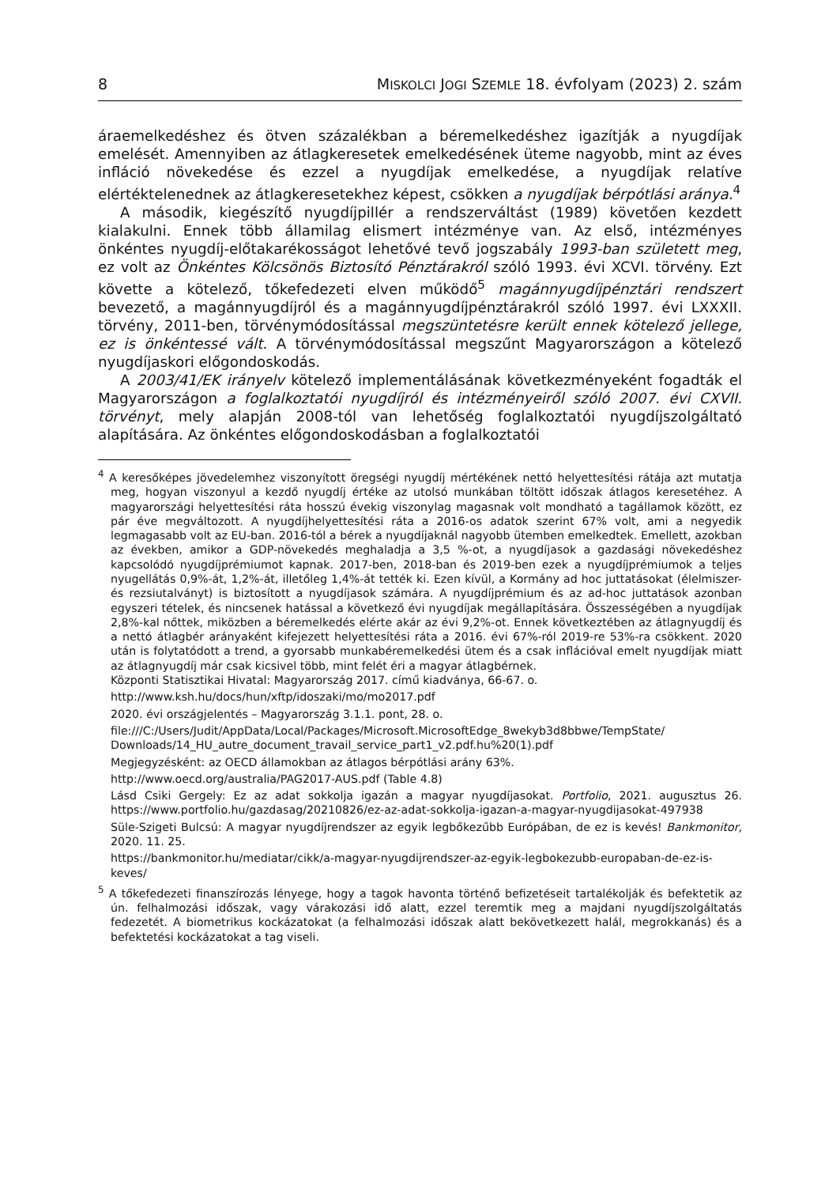8 MISKOLCI JOGI SZEMLE 18. évfolyam (2023) 2. szám
áraemelkedéshez és ötven százalékban a béremelkedéshez igazítják a nyugdíjak emelését. Amennyiben az átlagkeresetek emelkedésének üteme nagyobb, mint az éves infláció növekedése és ezzel a nyugdíjak emelkedése, a nyugdíjak relatíve elértéktelenednek az átlagkeresetekhez képest, csökken a nyugdíjak bérpótlási aránya.<sup>4</sup>
A második, kiegészítő nyugdíjpillér a rendszerváltást (1989) követően kezdett kialakulni. Ennek több államilag elismert intézménye van. Az első, intézményes önkéntes nyugdíj-előtakarékosságot lehetővé tevő jogszabály 1993-ban született meg, ez volt az Önkéntes Kölcsönös Biztosító Pénztárakról szóló 1993. évi XCVI. törvény. Ezt követte a kötelező, tőkefedezeti elven működő<sup>5</sup> magánnyugdíjpénztári rendszert bevezető, a magánnyugdíjról és a magánnyugdíjpénztárakról szóló 1997. évi LXXXII. törvény, 2011-ben, törvénymódosítással megszüntetésre került ennek kötelező jellege, ez is önkéntessé vált. A törvénymódosítással megszűnt Magyarországon a kötelező nyugdíjaskori előgondoskodás.
A 2003/41/EK irányelv kötelező implementálásának következményeként fogadták el Magyarországon a foglalkoztatói nyugdíjról és intézményeiről szóló 2007. évi CXVII. törvényt, mely alapján 2008-tól van lehetőség foglalkoztatói nyugdíjszolgáltató alapítására. Az önkéntes előgondoskodásban a foglalkoztatói
<sup>4</sup> A keresőképes jövedelemhez viszonyított öregségi nyugdíj mértékének nettó helyettesítési rátája azt mutatja meg, hogyan viszonyul a kezdő nyugdíj értéke az utolsó munkában töltött időszak átlagos keresetéhez. A magyarországi helyettesítési ráta hosszú évekig viszonylag magasnak volt mondható a tagállamok között, ez pár éve megváltozott. A nyugdíjhelyettesítési ráta a 2016-os adatok szerint 67% volt, ami a negyedik legmagasabb volt az EU-ban. 2016-tól a bérek a nyugdíjaknál nagyobb ütemben emelkedtek. Emellett, azokban az években, amikor a GDP-növekedés meghaladja a 3,5 %-ot, a nyugdíjasok a gazdasági növekedéshez kapcsolódó nyugdíjprémiumot kapnak. 2017-ben, 2018-ban és 2019-ben ezek a nyugdíjprémiumok a teljes nyugellátás 0,9%-át, 1,2%-át, illetőleg 1,4%-át tették ki. Ezen kívül, a Kormány ad hoc juttatásokat (élelmiszer- és rezsiutalványt) is biztosított a nyugdíjasok számára. A nyugdíjprémium és az ad-hoc juttatások azonban egyszeri tételek, és nincsenek hatással a következő évi nyugdíjak megállapítására. Összességében a nyugdíjak 2,8%-kal nőttek, miközben a béremelkedés elérte akár az évi 9,2%-ot. Ennek következtében az átlagnyugdíj és a nettó átlagbér arányaként kifejezett helyettesítési ráta a 2016. évi 67%-ról 2019-re 53%-ra csökkent. 2020 után is folytatódott a trend, a gyorsabb munkabéremelkedési ütem és a csak inflációval emelt nyugdíjak miatt az átlagnyugdíj már csak kicsivel több, mint felét éri a magyar átlagbérnek.
Központi Statisztikai Hivatal: Magyarország 2017. című kiadványa, 66-67. o.
http://www.ksh.hu/docs/hun/xftp/idoszaki/mo/mo2017.pdf
2020. évi országjelentés – Magyarország 3.1.1. pont, 28. o.
file:///C:/Users/Judit/AppData/Local/Packages/Microsoft.MicrosoftEdge_8wekyb3d8bbwe/TempState/ Downloads/14_HU_autre_document_travail_service_part1_v2.pdf.hu%20(1).pdf
Megjegyzésként: az OECD államokban az átlagos bérpótlási arány 63%.
http://www.oecd.org/australia/PAG2017-AUS.pdf (Table 4.8)
Lásd Csiki Gergely: Ez az adat sokkolja igazán a magyar nyugdíjasokat. Portfolio, 2021. augusztus 26. https://www.portfolio.hu/gazdasag/20210826/ez-az-adat-sokkolja-igazan-a-magyar-nyugdijasokat-497938
Süle-Szigeti Bulcsú: A magyar nyugdíjrendszer az egyik legbőkezűbb Európában, de ez is kevés! Bankmonitor, 2020. 11. 25.
https://bankmonitor.hu/mediatar/cikk/a-magyar-nyugdijrendszer-az-egyik-legbokezubb-europaban-de-ez-is-keves/
<sup>5</sup> A tőkefedezeti finanszírozás lényege, hogy a tagok havonta történő befizetéseit tartalékolják és befektetik az ún. felhalmozási időszak, vagy várakozási idő alatt, ezzel teremtik meg a majdani nyugdíjszolgáltatás fedezetét. A biometrikus kockázatokat (a felhalmozási időszak alatt bekövetkezett halál, megrokkanás) és a befektetési kockázatokat a tag viseli.